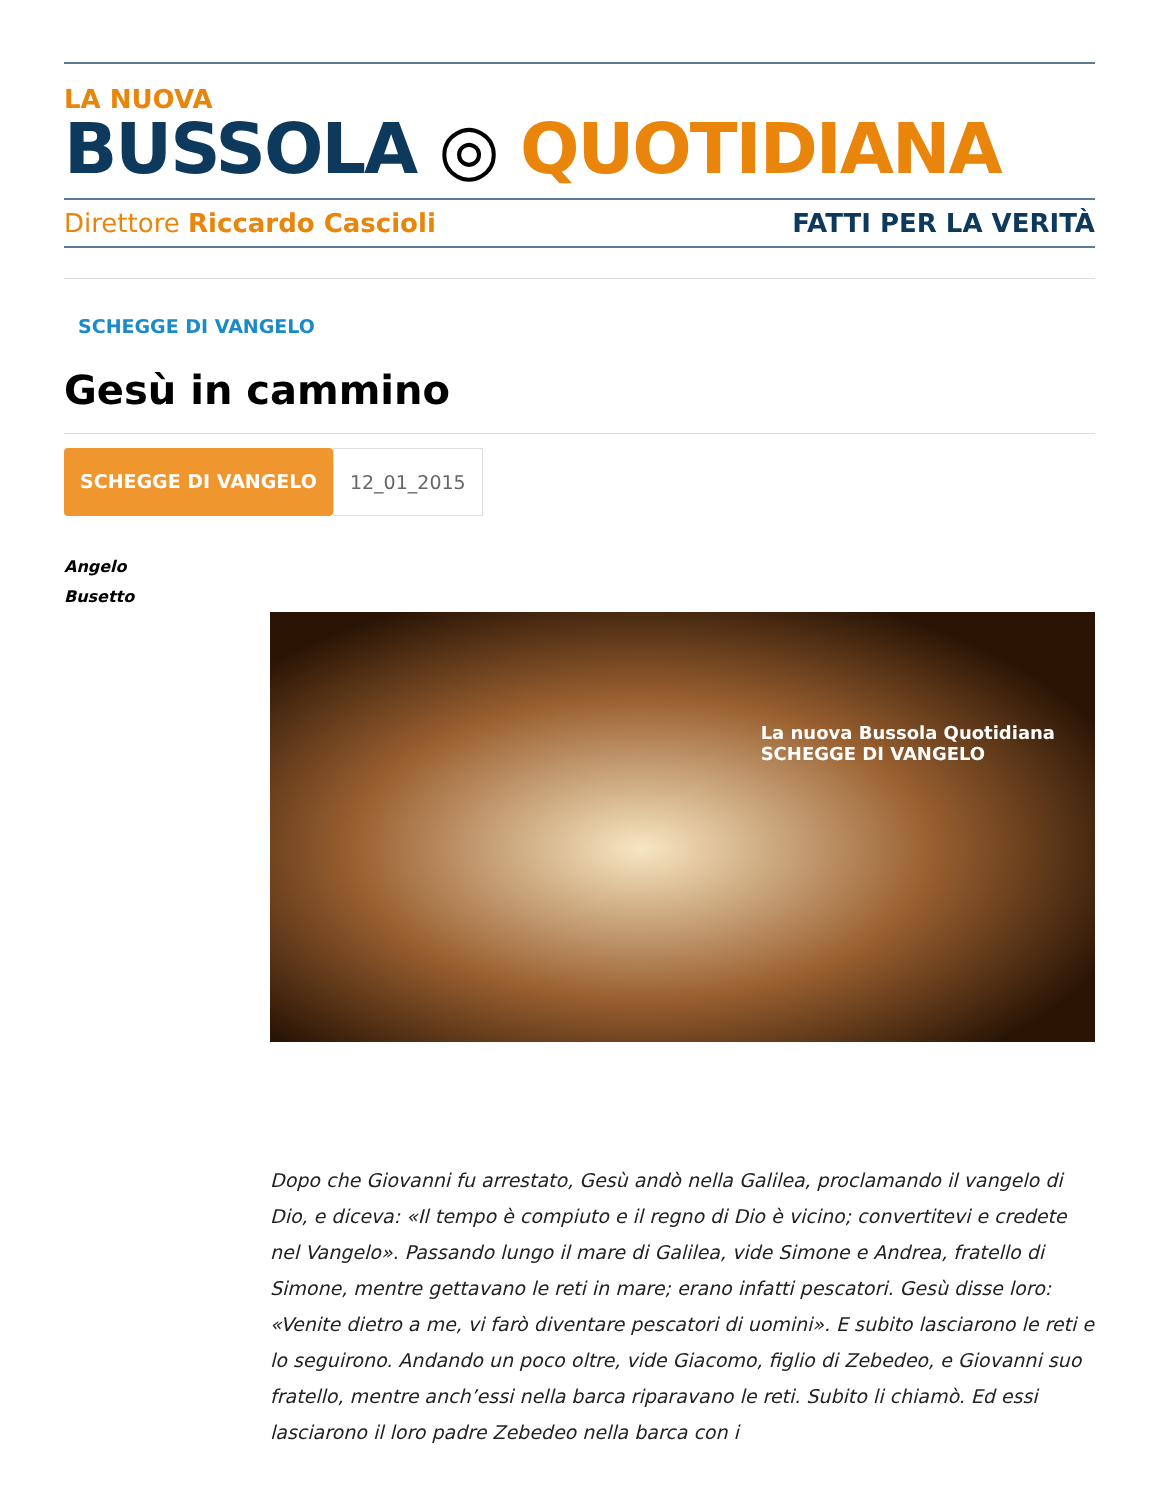LA NUOVA
BUSSOLA ◎ QUOTIDIANA
Direttore Riccardo Cascioli FATTI PER LA VERITÀ
SCHEGGE DI VANGELO
Gesù in cammino
SCHEGGE DI VANGELO 12_01_2015
Angelo
Busetto
La nuova Bussola Quotidiana
SCHEGGE DI VANGELO
Dopo che Giovanni fu arrestato, Gesù andò nella Galilea, proclamando il vangelo di Dio, e diceva: «Il tempo è compiuto e il regno di Dio è vicino; convertitevi e credete nel Vangelo». Passando lungo il mare di Galilea, vide Simone e Andrea, fratello di Simone, mentre gettavano le reti in mare; erano infatti pescatori. Gesù disse loro: «Venite dietro a me, vi farò diventare pescatori di uomini». E subito lasciarono le reti e lo seguirono. Andando un poco oltre, vide Giacomo, figlio di Zebedeo, e Giovanni suo fratello, mentre anch’essi nella barca riparavano le reti. Subito li chiamò. Ed essi lasciarono il loro padre Zebedeo nella barca con i